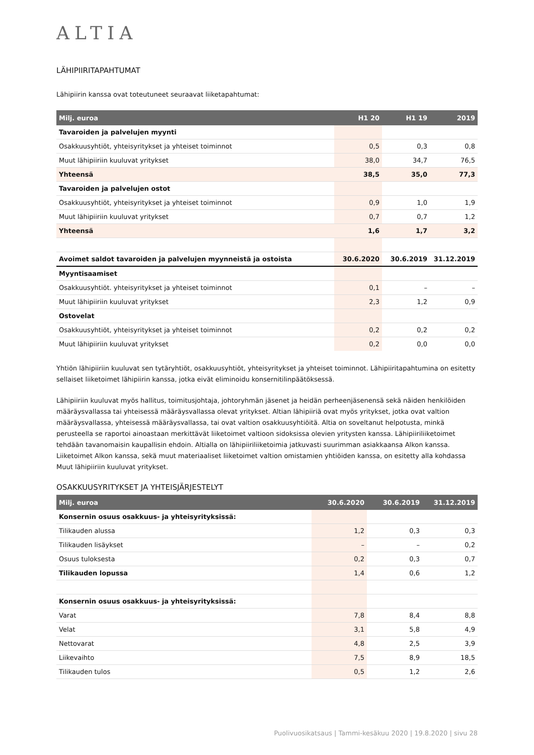ALTIA
LÄHIPIIRITAPAHTUMAT
Lähipiirin kanssa ovat toteutuneet seuraavat liiketapahtumat:
| Milj. euroa | H1 20 | H1 19 | 2019 |
| --- | --- | --- | --- |
| Tavaroiden ja palvelujen myynti | | | |
| Osakkuusyhtiöt, yhteisyritykset ja yhteiset toiminnot | 0,5 | 0,3 | 0,8 |
| Muut lähipiiriin kuuluvat yritykset | 38,0 | 34,7 | 76,5 |
| Yhteensä | 38,5 | 35,0 | 77,3 |
| Tavaroiden ja palvelujen ostot | | | |
| Osakkuusyhtiöt, yhteisyritykset ja yhteiset toiminnot | 0,9 | 1,0 | 1,9 |
| Muut lähipiiriin kuuluvat yritykset | 0,7 | 0,7 | 1,2 |
| Yhteensä | 1,6 | 1,7 | 3,2 |
| Avoimet saldot tavaroiden ja palvelujen myynneistä ja ostoista | 30.6.2020 | 30.6.2019 | 31.12.2019 |
| Myyntisaamiset | | | |
| Osakkuusyhtiöt. yhteisyritykset ja yhteiset toiminnot | 0,1 | – | – |
| Muut lähipiiriin kuuluvat yritykset | 2,3 | 1,2 | 0,9 |
| Ostovelat | | | |
| Osakkuusyhtiöt, yhteisyritykset ja yhteiset toiminnot | 0,2 | 0,2 | 0,2 |
| Muut lähipiiriin kuuluvat yritykset | 0,2 | 0,0 | 0,0 |
Yhtiön lähipiiriin kuuluvat sen tytäryhtiöt, osakkuusyhtiöt, yhteisyritykset ja yhteiset toiminnot. Lähipiiritapahtumina on esitetty sellaiset liiketoimet lähipiirin kanssa, jotka eivät eliminoidu konsernitilinpäätöksessä.
Lähipiiriin kuuluvat myös hallitus, toimitusjohtaja, johtoryhmän jäsenet ja heidän perheenjäsenensä sekä näiden henkilöiden määräysvallassa tai yhteisessä määräysvallassa olevat yritykset. Altian lähipiiriä ovat myös yritykset, jotka ovat valtion määräysvallassa, yhteisessä määräysvallassa, tai ovat valtion osakkuusyhtiöitä. Altia on soveltanut helpotusta, minkä perusteella se raportoi ainoastaan merkittävät liiketoimet valtioon sidoksissa olevien yritysten kanssa. Lähipiiriliiketoimet tehdään tavanomaisin kaupallisin ehdoin. Altialla on lähipiiriliiketoimia jatkuvasti suurimman asiakkaansa Alkon kanssa. Liiketoimet Alkon kanssa, sekä muut materiaaliset liiketoimet valtion omistamien yhtiöiden kanssa, on esitetty alla kohdassa Muut lähipiiriin kuuluvat yritykset.
OSAKKUUSYRITYKSET JA YHTEISJÄRJESTELYT
| Milj. euroa | 30.6.2020 | 30.6.2019 | 31.12.2019 |
| --- | --- | --- | --- |
| Konsernin osuus osakkuus- ja yhteisyrityksissä: | | | |
| Tilikauden alussa | 1,2 | 0,3 | 0,3 |
| Tilikauden lisäykset | – | – | 0,2 |
| Osuus tuloksesta | 0,2 | 0,3 | 0,7 |
| Tilikauden lopussa | 1,4 | 0,6 | 1,2 |
| Konsernin osuus osakkuus- ja yhteisyrityksissä: | | | |
| Varat | 7,8 | 8,4 | 8,8 |
| Velat | 3,1 | 5,8 | 4,9 |
| Nettovarat | 4,8 | 2,5 | 3,9 |
| Liikevaihto | 7,5 | 8,9 | 18,5 |
| Tilikauden tulos | 0,5 | 1,2 | 2,6 |
Puolivuosikatsaus | Tammi-kesäkuu 2020 | 19.8.2020 | sivu 28